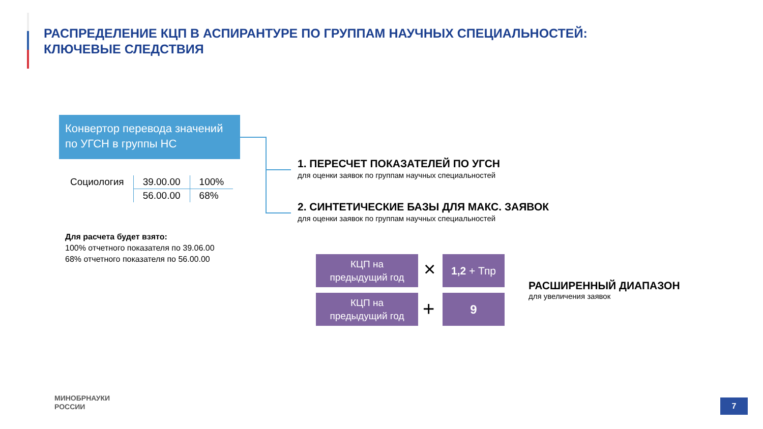РАСПРЕДЕЛЕНИЕ КЦП В АСПИРАНТУРЕ ПО ГРУППАМ НАУЧНЫХ СПЕЦИАЛЬНОСТЕЙ:
КЛЮЧЕВЫЕ СЛЕДСТВИЯ
Конвертор перевода значений по УГСН в группы НС
| Социология | 39.00.00 | 100% |
| | 56.00.00 | 68% |
Для расчета будет взято:
100% отчетного показателя по 39.06.00
68% отчетного показателя по 56.00.00
1. ПЕРЕСЧЕТ ПОКАЗАТЕЛЕЙ ПО УГСН
для оценки заявок по группам научных специальностей
2. СИНТЕТИЧЕСКИЕ БАЗЫ ДЛЯ МАКС. ЗАЯВОК
для оценки заявок по группам научных специальностей
КЦП на
предыдущий год
× 1,2 + Тпр
КЦП на
предыдущий год
+ 9
РАСШИРЕННЫЙ ДИАПАЗОН
для увеличения заявок
МИНОБРНАУКИ
РОССИИ
7